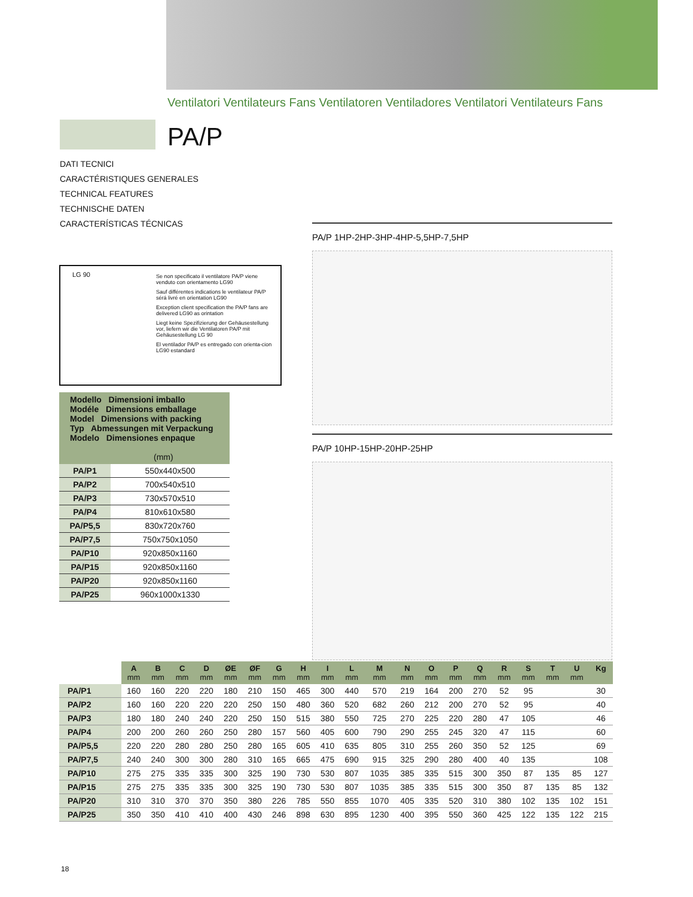Ventilatori Ventilateurs Fans Ventilatoren Ventiladores Ventilatori Ventilateurs Fans
PA/P
DATI TECNICI
CARACTÉRISTIQUES GENERALES
TECHNICAL FEATURES
TECHNISCHE DATEN
CARACTERÍSTICAS TÉCNICAS
LG 90
Se non specificato il ventilatore PA/P viene venduto con orientamento LG90
Sauf différentes indications le ventilateur PA/P sérá livré en orientation LG90
Exception client specification the PA/P fans are delivered LG90 as orintation
Liegt keine Spezifizierung der Gehäusestellung vor, liefern wir die Ventilatoren PA/P mit Gehäusestellung LG 90
El ventilador PA/P es entregado con orienta-cion LG90 estandard
| Modello Dimensioni imballo Modéle Dimensions emballage Model Dimensions with packing Typ Abmessungen mit Verpackung Modelo Dimensiones enpaque (mm) | |
| --- | --- |
| PA/P1 | 550x440x500 |
| PA/P2 | 700x540x510 |
| PA/P3 | 730x570x510 |
| PA/P4 | 810x610x580 |
| PA/P5,5 | 830x720x760 |
| PA/P7,5 | 750x750x1050 |
| PA/P10 | 920x850x1160 |
| PA/P15 | 920x850x1160 |
| PA/P20 | 920x850x1160 |
| PA/P25 | 960x1000x1330 |
PA/P 1HP-2HP-3HP-4HP-5,5HP-7,5HP
PA/P 10HP-15HP-20HP-25HP
| | A mm | B mm | C mm | D mm | ØE mm | ØF mm | G mm | H mm | I mm | L mm | M mm | N mm | O mm | P mm | Q mm | R mm | S mm | T mm | U mm | Kg |
| --- | --- | --- | --- | --- | --- | --- | --- | --- | --- | --- | --- | --- | --- | --- | --- | --- | --- | --- | --- | --- |
| PA/P1 | 160 | 160 | 220 | 220 | 180 | 210 | 150 | 465 | 300 | 440 | 570 | 219 | 164 | 200 | 270 | 52 | 95 | | | 30 |
| PA/P2 | 160 | 160 | 220 | 220 | 220 | 250 | 150 | 480 | 360 | 520 | 682 | 260 | 212 | 200 | 270 | 52 | 95 | | | 40 |
| PA/P3 | 180 | 180 | 240 | 240 | 220 | 250 | 150 | 515 | 380 | 550 | 725 | 270 | 225 | 220 | 280 | 47 | 105 | | | 46 |
| PA/P4 | 200 | 200 | 260 | 260 | 250 | 280 | 157 | 560 | 405 | 600 | 790 | 290 | 255 | 245 | 320 | 47 | 115 | | | 60 |
| PA/P5,5 | 220 | 220 | 280 | 280 | 250 | 280 | 165 | 605 | 410 | 635 | 805 | 310 | 255 | 260 | 350 | 52 | 125 | | | 69 |
| PA/P7,5 | 240 | 240 | 300 | 300 | 280 | 310 | 165 | 665 | 475 | 690 | 915 | 325 | 290 | 280 | 400 | 40 | 135 | | | 108 |
| PA/P10 | 275 | 275 | 335 | 335 | 300 | 325 | 190 | 730 | 530 | 807 | 1035 | 385 | 335 | 515 | 300 | 350 | 87 | 135 | 85 | 127 |
| PA/P15 | 275 | 275 | 335 | 335 | 300 | 325 | 190 | 730 | 530 | 807 | 1035 | 385 | 335 | 515 | 300 | 350 | 87 | 135 | 85 | 132 |
| PA/P20 | 310 | 310 | 370 | 370 | 350 | 380 | 226 | 785 | 550 | 855 | 1070 | 405 | 335 | 520 | 310 | 380 | 102 | 135 | 102 | 151 |
| PA/P25 | 350 | 350 | 410 | 410 | 400 | 430 | 246 | 898 | 630 | 895 | 1230 | 400 | 395 | 550 | 360 | 425 | 122 | 135 | 122 | 215 |
18